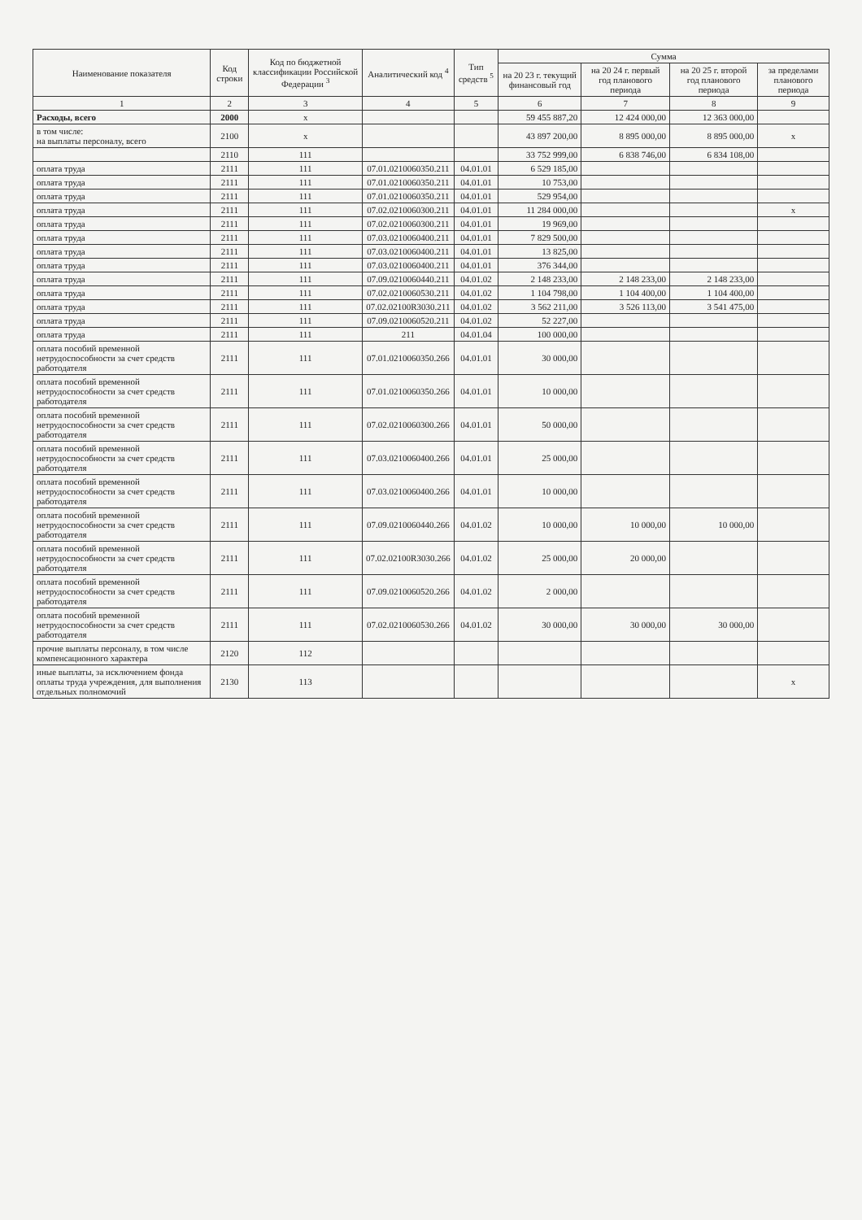| Наименование показателя | Код строки | Код по бюджетной классификации Российской Федерации <sup>3</sup> | Аналитический код <sup>4</sup> | Тип средств <sup>5</sup> | Сумма | | | |
| --- | --- | --- | --- | --- | --- | --- | --- | --- |
| | | | | | на 20 23 г. текущий финансовый год | на 20 24 г. первый год планового периода | на 20 25 г. второй год планового периода | за пределами планового периода |
| 1 | 2 | 3 | 4 | 5 | 6 | 7 | 8 | 9 |
| Расходы, всего | 2000 | x | | | 59 455 887,20 | 12 424 000,00 | 12 363 000,00 | |
| в том числе: на выплаты персоналу, всего | 2100 | x | | | 43 897 200,00 | 8 895 000,00 | 8 895 000,00 | x |
| | 2110 | 111 | | | 33 752 999,00 | 6 838 746,00 | 6 834 108,00 | |
| оплата труда | 2111 | 111 | 07.01.0210060350.211 | 04.01.01 | 6 529 185,00 | | | |
| оплата труда | 2111 | 111 | 07.01.0210060350.211 | 04.01.01 | 10 753,00 | | | |
| оплата труда | 2111 | 111 | 07.01.0210060350.211 | 04.01.01 | 529 954,00 | | | |
| оплата труда | 2111 | 111 | 07.02.0210060300.211 | 04.01.01 | 11 284 000,00 | | | x |
| оплата труда | 2111 | 111 | 07.02.0210060300.211 | 04.01.01 | 19 969,00 | | | |
| оплата труда | 2111 | 111 | 07.03.0210060400.211 | 04.01.01 | 7 829 500,00 | | | |
| оплата труда | 2111 | 111 | 07.03.0210060400.211 | 04.01.01 | 13 825,00 | | | |
| оплата труда | 2111 | 111 | 07.03.0210060400.211 | 04.01.01 | 376 344,00 | | | |
| оплата труда | 2111 | 111 | 07.09.0210060440.211 | 04.01.02 | 2 148 233,00 | 2 148 233,00 | 2 148 233,00 | |
| оплата труда | 2111 | 111 | 07.02.0210060530.211 | 04.01.02 | 1 104 798,00 | 1 104 400,00 | 1 104 400,00 | |
| оплата труда | 2111 | 111 | 07.02.02100R3030.211 | 04.01.02 | 3 562 211,00 | 3 526 113,00 | 3 541 475,00 | |
| оплата труда | 2111 | 111 | 07.09.0210060520.211 | 04.01.02 | 52 227,00 | | | |
| оплата труда | 2111 | 111 | 211 | 04.01.04 | 100 000,00 | | | |
| оплата пособий временной нетрудоспособности за счет средств работодателя | 2111 | 111 | 07.01.0210060350.266 | 04.01.01 | 30 000,00 | | | |
| оплата пособий временной нетрудоспособности за счет средств работодателя | 2111 | 111 | 07.01.0210060350.266 | 04.01.01 | 10 000,00 | | | |
| оплата пособий временной нетрудоспособности за счет средств работодателя | 2111 | 111 | 07.02.0210060300.266 | 04.01.01 | 50 000,00 | | | |
| оплата пособий временной нетрудоспособности за счет средств работодателя | 2111 | 111 | 07.03.0210060400.266 | 04.01.01 | 25 000,00 | | | |
| оплата пособий временной нетрудоспособности за счет средств работодателя | 2111 | 111 | 07.03.0210060400.266 | 04.01.01 | 10 000,00 | | | |
| оплата пособий временной нетрудоспособности за счет средств работодателя | 2111 | 111 | 07.09.0210060440.266 | 04.01.02 | 10 000,00 | 10 000,00 | 10 000,00 | |
| оплата пособий временной нетрудоспособности за счет средств работодателя | 2111 | 111 | 07.02.02100R3030.266 | 04.01.02 | 25 000,00 | 20 000,00 | | |
| оплата пособий временной нетрудоспособности за счет средств работодателя | 2111 | 111 | 07.09.0210060520.266 | 04.01.02 | 2 000,00 | | | |
| оплата пособий временной нетрудоспособности за счет средств работодателя | 2111 | 111 | 07.02.0210060530.266 | 04.01.02 | 30 000,00 | 30 000,00 | 30 000,00 | |
| прочие выплаты персоналу, в том числе компенсационного характера | 2120 | 112 | | | | | | |
| иные выплаты, за исключением фонда оплаты труда учреждения, для выполнения отдельных полномочий | 2130 | 113 | | | | | | x |